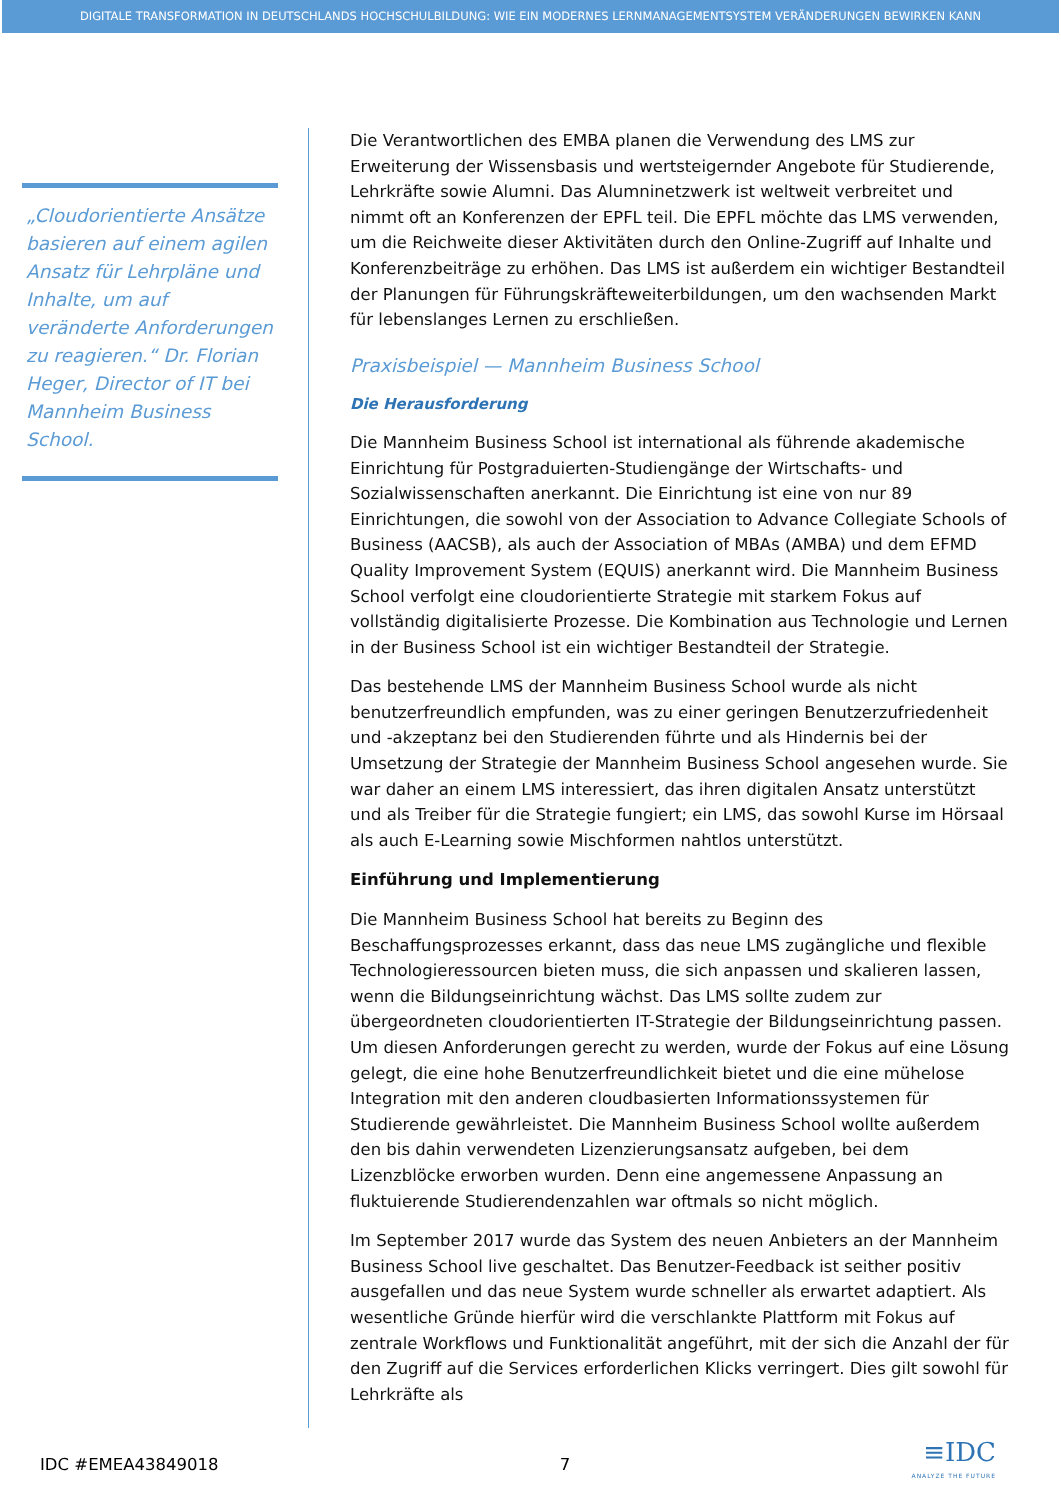DIGITALE TRANSFORMATION IN DEUTSCHLANDS HOCHSCHULBILDUNG: WIE EIN MODERNES LERNMANAGEMENTSYSTEM VERÄNDERUNGEN BEWIRKEN KANN
„Cloudorientierte Ansätze basieren auf einem agilen Ansatz für Lehrpläne und Inhalte, um auf veränderte Anforderungen zu reagieren.“ Dr. Florian Heger, Director of IT bei Mannheim Business School.
Die Verantwortlichen des EMBA planen die Verwendung des LMS zur Erweiterung der Wissensbasis und wertsteigernder Angebote für Studierende, Lehrkräfte sowie Alumni. Das Alumninetzwerk ist weltweit verbreitet und nimmt oft an Konferenzen der EPFL teil. Die EPFL möchte das LMS verwenden, um die Reichweite dieser Aktivitäten durch den Online-Zugriff auf Inhalte und Konferenzbeiträge zu erhöhen. Das LMS ist außerdem ein wichtiger Bestandteil der Planungen für Führungskräfteweiterbildungen, um den wachsenden Markt für lebenslanges Lernen zu erschließen.
Praxisbeispiel — Mannheim Business School
Die Herausforderung
Die Mannheim Business School ist international als führende akademische Einrichtung für Postgraduierten-Studiengänge der Wirtschafts- und Sozialwissenschaften anerkannt. Die Einrichtung ist eine von nur 89 Einrichtungen, die sowohl von der Association to Advance Collegiate Schools of Business (AACSB), als auch der Association of MBAs (AMBA) und dem EFMD Quality Improvement System (EQUIS) anerkannt wird. Die Mannheim Business School verfolgt eine cloudorientierte Strategie mit starkem Fokus auf vollständig digitalisierte Prozesse. Die Kombination aus Technologie und Lernen in der Business School ist ein wichtiger Bestandteil der Strategie.
Das bestehende LMS der Mannheim Business School wurde als nicht benutzerfreundlich empfunden, was zu einer geringen Benutzerzufriedenheit und -akzeptanz bei den Studierenden führte und als Hindernis bei der Umsetzung der Strategie der Mannheim Business School angesehen wurde. Sie war daher an einem LMS interessiert, das ihren digitalen Ansatz unterstützt und als Treiber für die Strategie fungiert; ein LMS, das sowohl Kurse im Hörsaal als auch E-Learning sowie Mischformen nahtlos unterstützt.
Einführung und Implementierung
Die Mannheim Business School hat bereits zu Beginn des Beschaffungsprozesses erkannt, dass das neue LMS zugängliche und flexible Technologieressourcen bieten muss, die sich anpassen und skalieren lassen, wenn die Bildungseinrichtung wächst. Das LMS sollte zudem zur übergeordneten cloudorientierten IT-Strategie der Bildungseinrichtung passen. Um diesen Anforderungen gerecht zu werden, wurde der Fokus auf eine Lösung gelegt, die eine hohe Benutzerfreundlichkeit bietet und die eine mühelose Integration mit den anderen cloudbasierten Informationssystemen für Studierende gewährleistet. Die Mannheim Business School wollte außerdem den bis dahin verwendeten Lizenzierungsansatz aufgeben, bei dem Lizenzblöcke erworben wurden. Denn eine angemessene Anpassung an fluktuierende Studierendenzahlen war oftmals so nicht möglich.
Im September 2017 wurde das System des neuen Anbieters an der Mannheim Business School live geschaltet. Das Benutzer-Feedback ist seither positiv ausgefallen und das neue System wurde schneller als erwartet adaptiert. Als wesentliche Gründe hierfür wird die verschlankte Plattform mit Fokus auf zentrale Workflows und Funktionalität angeführt, mit der sich die Anzahl der für den Zugriff auf die Services erforderlichen Klicks verringert. Dies gilt sowohl für Lehrkräfte als
IDC #EMEA43849018 7
≡IDC
ANALYZE THE FUTURE